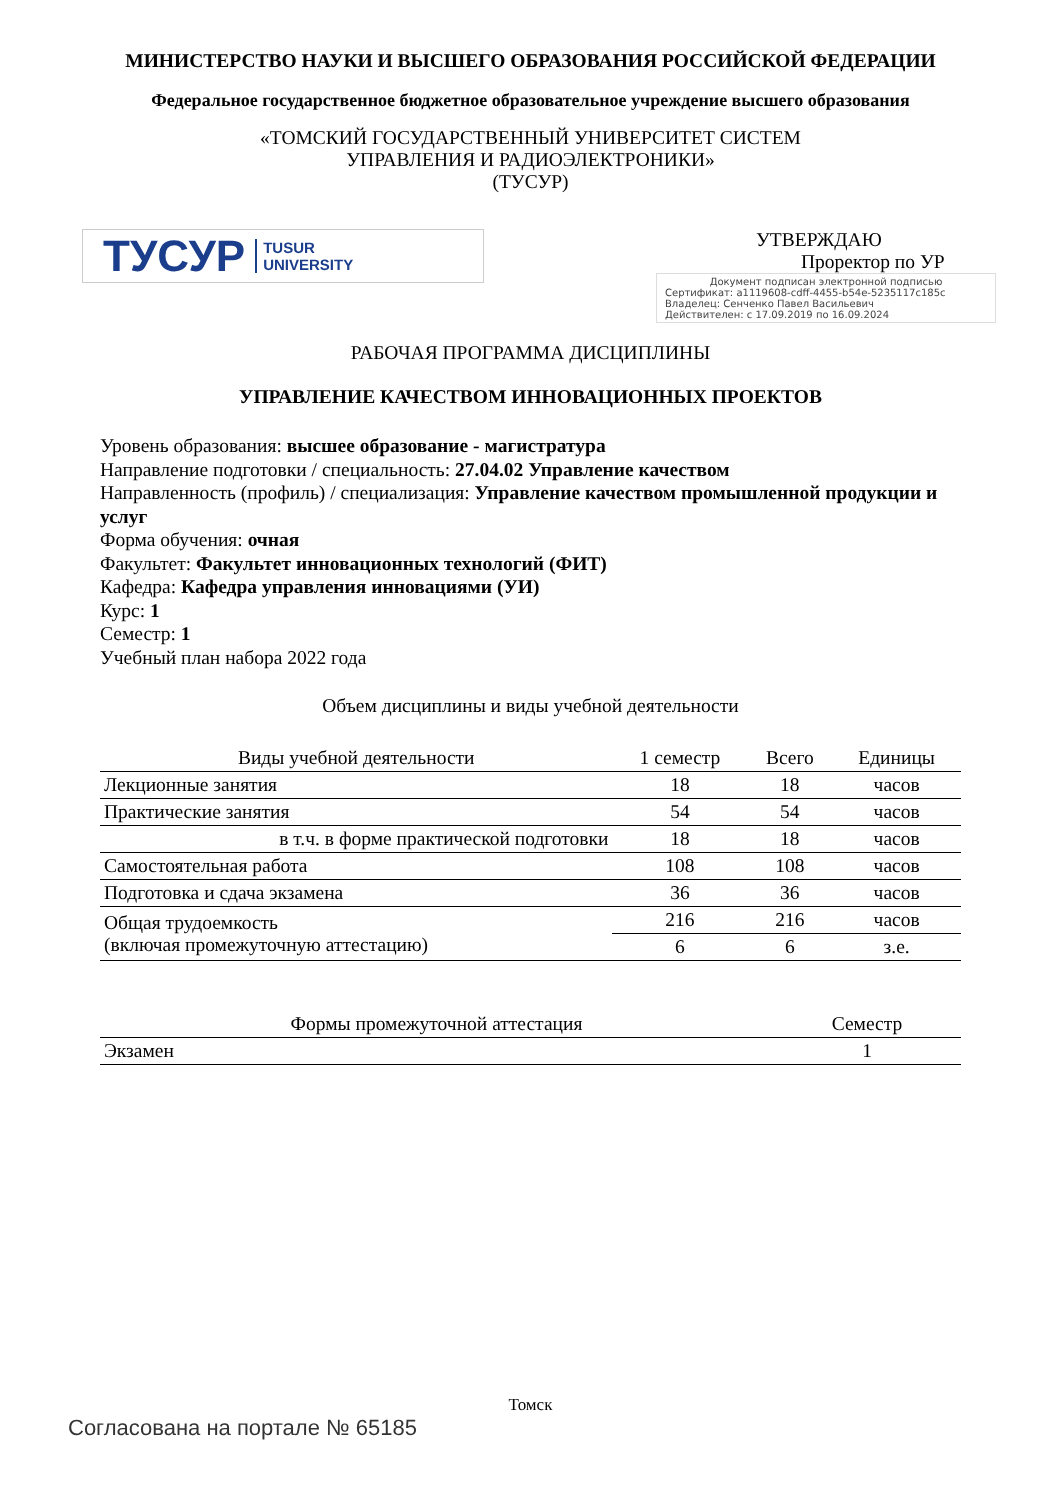МИНИСТЕРСТВО НАУКИ И ВЫСШЕГО ОБРАЗОВАНИЯ РОССИЙСКОЙ ФЕДЕРАЦИИ
Федеральное государственное бюджетное образовательное учреждение высшего образования
«ТОМСКИЙ ГОСУДАРСТВЕННЫЙ УНИВЕРСИТЕТ СИСТЕМ
УПРАВЛЕНИЯ И РАДИОЭЛЕКТРОНИКИ»
(ТУСУР)
ТУСУР TUSUR
UNIVERSITY
УТВЕРЖДАЮ
Проректор по УР
Документ подписан электронной подписью
Сертификат: a1119608-cdff-4455-b54e-5235117c185c
Владелец: Сенченко Павел Васильевич
Действителен: с 17.09.2019 по 16.09.2024
РАБОЧАЯ ПРОГРАММА ДИСЦИПЛИНЫ
УПРАВЛЕНИЕ КАЧЕСТВОМ ИННОВАЦИОННЫХ ПРОЕКТОВ
Уровень образования: высшее образование - магистратура
Направление подготовки / специальность: 27.04.02 Управление качеством
Направленность (профиль) / специализация: Управление качеством промышленной продукции и услуг
Форма обучения: очная
Факультет: Факультет инновационных технологий (ФИТ)
Кафедра: Кафедра управления инновациями (УИ)
Курс: 1
Семестр: 1
Учебный план набора 2022 года
Объем дисциплины и виды учебной деятельности
| Виды учебной деятельности | 1 семестр | Всего | Единицы |
| --- | --- | --- | --- |
| Лекционные занятия | 18 | 18 | часов |
| Практические занятия | 54 | 54 | часов |
| в т.ч. в форме практической подготовки | 18 | 18 | часов |
| Самостоятельная работа | 108 | 108 | часов |
| Подготовка и сдача экзамена | 36 | 36 | часов |
| Общая трудоемкость (включая промежуточную аттестацию) | 216 | 216 | часов |
| | 6 | 6 | з.е. |
| Формы промежуточной аттестация | Семестр |
| --- | --- |
| Экзамен | 1 |
Томск
Согласована на портале № 65185